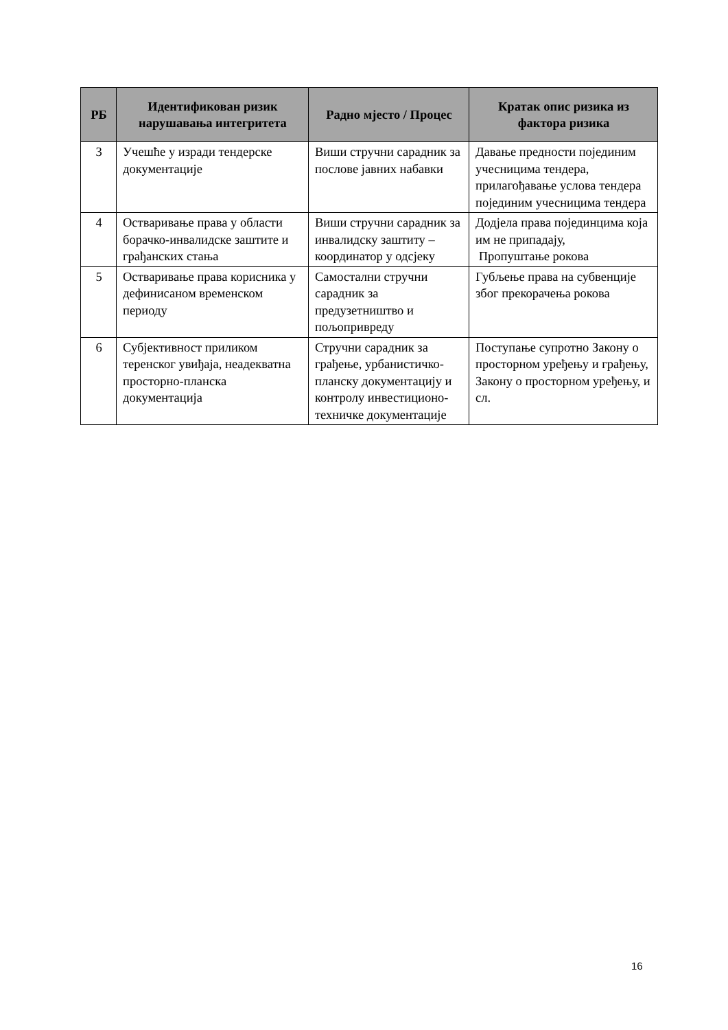| РБ | Идентификован ризик нарушавања интегритета | Радно мјесто / Процес | Кратак опис ризика из фактора ризика |
| --- | --- | --- | --- |
| 3 | Учешће у изради тендерске документације | Виши стручни сарадник за послове јавних набавки | Давање предности појединим учесницима тендера, прилагођавање услова тендера појединим учесницима тендера |
| 4 | Остваривање права у области борачко-инвалидске заштите и грађанских стања | Виши стручни сарадник за инвалидску заштиту – координатор у одсјеку | Додјела права појединцима која им не припадају, Пропуштање рокова |
| 5 | Остваривање права корисника у дефинисаном временском периоду | Самостални стручни сарадник за предузетништво и пољопривреду | Губљење права на субвенције због прекорачења рокова |
| 6 | Субјективност приликом теренског увиђаја, неадекватна просторно-планска документација | Стручни сарадник за грађење, урбанистичко- планску документацију и контролу инвестиционо-техничке документације | Поступање супротно Закону о просторном уређењу и грађењу, Закону о просторном уређењу, и сл. |
16